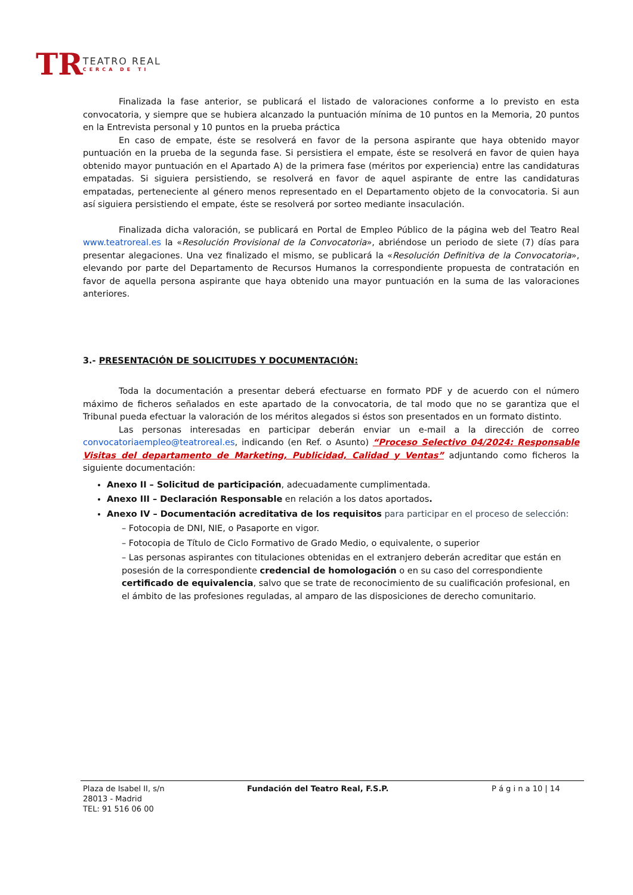TR
TEATRO REAL
CERCA DE TI
Finalizada la fase anterior, se publicará el listado de valoraciones conforme a lo previsto en esta convocatoria, y siempre que se hubiera alcanzado la puntuación mínima de 10 puntos en la Memoria, 20 puntos en la Entrevista personal y 10 puntos en la prueba práctica
En caso de empate, éste se resolverá en favor de la persona aspirante que haya obtenido mayor puntuación en la prueba de la segunda fase. Si persistiera el empate, éste se resolverá en favor de quien haya obtenido mayor puntuación en el Apartado A) de la primera fase (méritos por experiencia) entre las candidaturas empatadas. Si siguiera persistiendo, se resolverá en favor de aquel aspirante de entre las candidaturas empatadas, perteneciente al género menos representado en el Departamento objeto de la convocatoria. Si aun así siguiera persistiendo el empate, éste se resolverá por sorteo mediante insaculación.
Finalizada dicha valoración, se publicará en Portal de Empleo Público de la página web del Teatro Real www.teatroreal.es la «Resolución Provisional de la Convocatoria», abriéndose un periodo de siete (7) días para presentar alegaciones. Una vez finalizado el mismo, se publicará la «Resolución Definitiva de la Convocatoria», elevando por parte del Departamento de Recursos Humanos la correspondiente propuesta de contratación en favor de aquella persona aspirante que haya obtenido una mayor puntuación en la suma de las valoraciones anteriores.
3.- PRESENTACIÓN DE SOLICITUDES Y DOCUMENTACIÓN:
Toda la documentación a presentar deberá efectuarse en formato PDF y de acuerdo con el número máximo de ficheros señalados en este apartado de la convocatoria, de tal modo que no se garantiza que el Tribunal pueda efectuar la valoración de los méritos alegados si éstos son presentados en un formato distinto.
Las personas interesadas en participar deberán enviar un e-mail a la dirección de correo convocatoriaempleo@teatroreal.es, indicando (en Ref. o Asunto) “Proceso Selectivo 04/2024: Responsable Visitas del departamento de Marketing, Publicidad, Calidad y Ventas” adjuntando como ficheros la siguiente documentación:
Anexo II – Solicitud de participación, adecuadamente cumplimentada.
Anexo III – Declaración Responsable en relación a los datos aportados.
Anexo IV – Documentación acreditativa de los requisitos para participar en el proceso de selección:
– Fotocopia de DNI, NIE, o Pasaporte en vigor.
– Fotocopia de Título de Ciclo Formativo de Grado Medio, o equivalente, o superior
– Las personas aspirantes con titulaciones obtenidas en el extranjero deberán acreditar que están en posesión de la correspondiente credencial de homologación o en su caso del correspondiente certificado de equivalencia, salvo que se trate de reconocimiento de su cualificación profesional, en el ámbito de las profesiones reguladas, al amparo de las disposiciones de derecho comunitario.
Plaza de Isabel II, s/n
28013 - Madrid
TEL: 91 516 06 00
Fundación del Teatro Real, F.S.P. P á g i n a 10 | 14